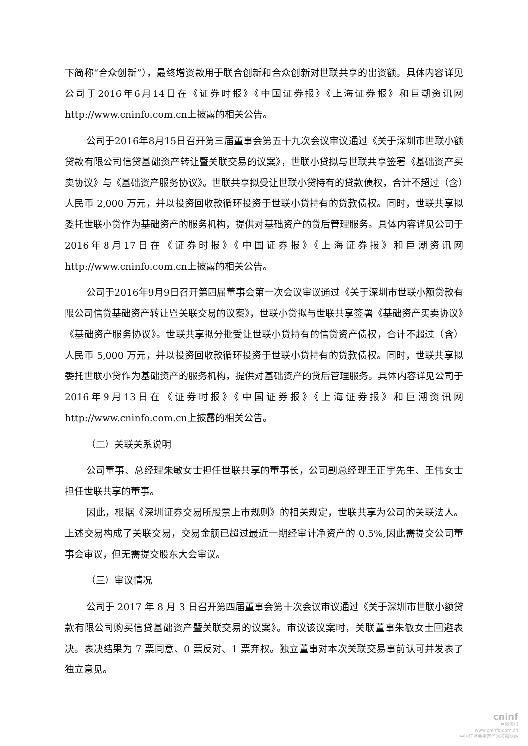下简称“合众创新”），最终增资款用于联合创新和合众创新对世联共享的出资额。具体内容详见公司于2016年6月14日在《证券时报》《中国证券报》《上海证券报》和巨潮资讯网http://www.cninfo.com.cn上披露的相关公告。
公司于2016年8月15日召开第三届董事会第五十九次会议审议通过《关于深圳市世联小额贷款有限公司信贷基础资产转让暨关联交易的议案》，世联小贷拟与世联共享签署《基础资产买卖协议》与《基础资产服务协议》。世联共享拟受让世联小贷持有的贷款债权，合计不超过（含）人民币 2,000 万元，并以投资回收款循环投资于世联小贷持有的贷款债权。同时，世联共享拟委托世联小贷作为基础资产的服务机构，提供对基础资产的贷后管理服务。具体内容详见公司于2016年8月17日在《证券时报》《中国证券报》《上海证券报》和巨潮资讯网http://www.cninfo.com.cn上披露的相关公告。
公司于2016年9月9日召开第四届董事会第一次会议审议通过《关于深圳市世联小额贷款有限公司信贷基础资产转让暨关联交易的议案》，世联小贷拟与世联共享签署《基础资产买卖协议》《基础资产服务协议》。世联共享拟分批受让世联小贷持有的信贷资产债权，合计不超过（含）人民币 5,000 万元，并以投资回收款循环投资于世联小贷持有的贷款债权。同时，世联共享拟委托世联小贷作为基础资产的服务机构，提供对基础资产的贷后管理服务。具体内容详见公司于2016年9月13日在《证券时报》《中国证券报》《上海证券报》和巨潮资讯网http://www.cninfo.com.cn上披露的相关公告。
（二）关联关系说明
公司董事、总经理朱敏女士担任世联共享的董事长，公司副总经理王正宇先生、王伟女士担任世联共享的董事。
因此，根据《深圳证券交易所股票上市规则》的相关规定，世联共享为公司的关联法人。上述交易构成了关联交易，交易金额已超过最近一期经审计净资产的 0.5%,因此需提交公司董事会审议，但无需提交股东大会审议。
（三）审议情况
公司于 2017 年 8 月 3 日召开第四届董事会第十次会议审议通过《关于深圳市世联小额贷款有限公司购买信贷基础资产暨关联交易的议案》。审议该议案时，关联董事朱敏女士回避表决。表决结果为 7 票同意、0 票反对、1 票弃权。独立董事对本次关联交易事前认可并发表了独立意见。
cninf
巨潮资讯
www.cninfo.com.cn
中国证监会指定信息披露网站